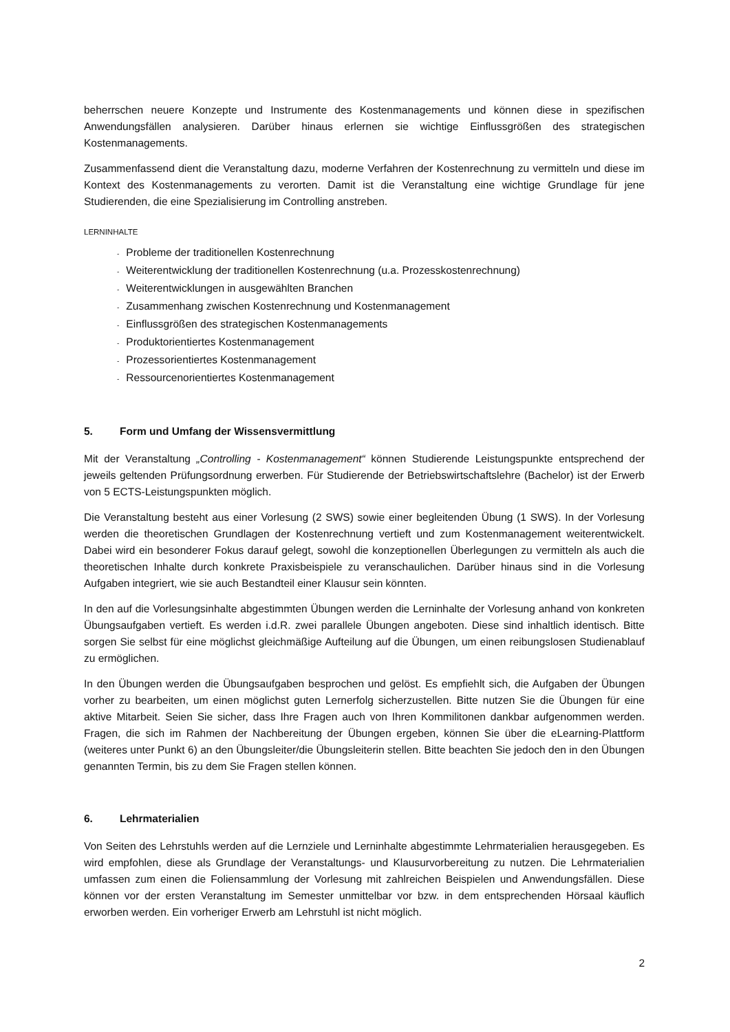beherrschen neuere Konzepte und Instrumente des Kostenmanagements und können diese in spezifischen Anwendungsfällen analysieren. Darüber hinaus erlernen sie wichtige Einflussgrößen des strategischen Kostenmanagements.
Zusammenfassend dient die Veranstaltung dazu, moderne Verfahren der Kostenrechnung zu vermitteln und diese im Kontext des Kostenmanagements zu verorten. Damit ist die Veranstaltung eine wichtige Grundlage für jene Studierenden, die eine Spezialisierung im Controlling anstreben.
LERNINHALTE
- Probleme der traditionellen Kostenrechnung
- Weiterentwicklung der traditionellen Kostenrechnung (u.a. Prozesskostenrechnung)
- Weiterentwicklungen in ausgewählten Branchen
- Zusammenhang zwischen Kostenrechnung und Kostenmanagement
- Einflussgrößen des strategischen Kostenmanagements
- Produktorientiertes Kostenmanagement
- Prozessorientiertes Kostenmanagement
- Ressourcenorientiertes Kostenmanagement
5. Form und Umfang der Wissensvermittlung
Mit der Veranstaltung „Controlling - Kostenmanagement“ können Studierende Leistungspunkte entsprechend der jeweils geltenden Prüfungsordnung erwerben. Für Studierende der Betriebswirtschaftslehre (Bachelor) ist der Erwerb von 5 ECTS-Leistungspunkten möglich.
Die Veranstaltung besteht aus einer Vorlesung (2 SWS) sowie einer begleitenden Übung (1 SWS). In der Vorlesung werden die theoretischen Grundlagen der Kostenrechnung vertieft und zum Kostenmanagement weiterentwickelt. Dabei wird ein besonderer Fokus darauf gelegt, sowohl die konzeptionellen Überlegungen zu vermitteln als auch die theoretischen Inhalte durch konkrete Praxisbeispiele zu veranschaulichen. Darüber hinaus sind in die Vorlesung Aufgaben integriert, wie sie auch Bestandteil einer Klausur sein könnten.
In den auf die Vorlesungsinhalte abgestimmten Übungen werden die Lerninhalte der Vorlesung anhand von konkreten Übungsaufgaben vertieft. Es werden i.d.R. zwei parallele Übungen angeboten. Diese sind inhaltlich identisch. Bitte sorgen Sie selbst für eine möglichst gleichmäßige Aufteilung auf die Übungen, um einen reibungslosen Studienablauf zu ermöglichen.
In den Übungen werden die Übungsaufgaben besprochen und gelöst. Es empfiehlt sich, die Aufgaben der Übungen vorher zu bearbeiten, um einen möglichst guten Lernerfolg sicherzustellen. Bitte nutzen Sie die Übungen für eine aktive Mitarbeit. Seien Sie sicher, dass Ihre Fragen auch von Ihren Kommilitonen dankbar aufgenommen werden. Fragen, die sich im Rahmen der Nachbereitung der Übungen ergeben, können Sie über die eLearning-Plattform (weiteres unter Punkt 6) an den Übungsleiter/die Übungsleiterin stellen. Bitte beachten Sie jedoch den in den Übungen genannten Termin, bis zu dem Sie Fragen stellen können.
6. Lehrmaterialien
Von Seiten des Lehrstuhls werden auf die Lernziele und Lerninhalte abgestimmte Lehrmaterialien herausgegeben. Es wird empfohlen, diese als Grundlage der Veranstaltungs- und Klausurvorbereitung zu nutzen. Die Lehrmaterialien umfassen zum einen die Foliensammlung der Vorlesung mit zahlreichen Beispielen und Anwendungsfällen. Diese können vor der ersten Veranstaltung im Semester unmittelbar vor bzw. in dem entsprechenden Hörsaal käuflich erworben werden. Ein vorheriger Erwerb am Lehrstuhl ist nicht möglich.
2